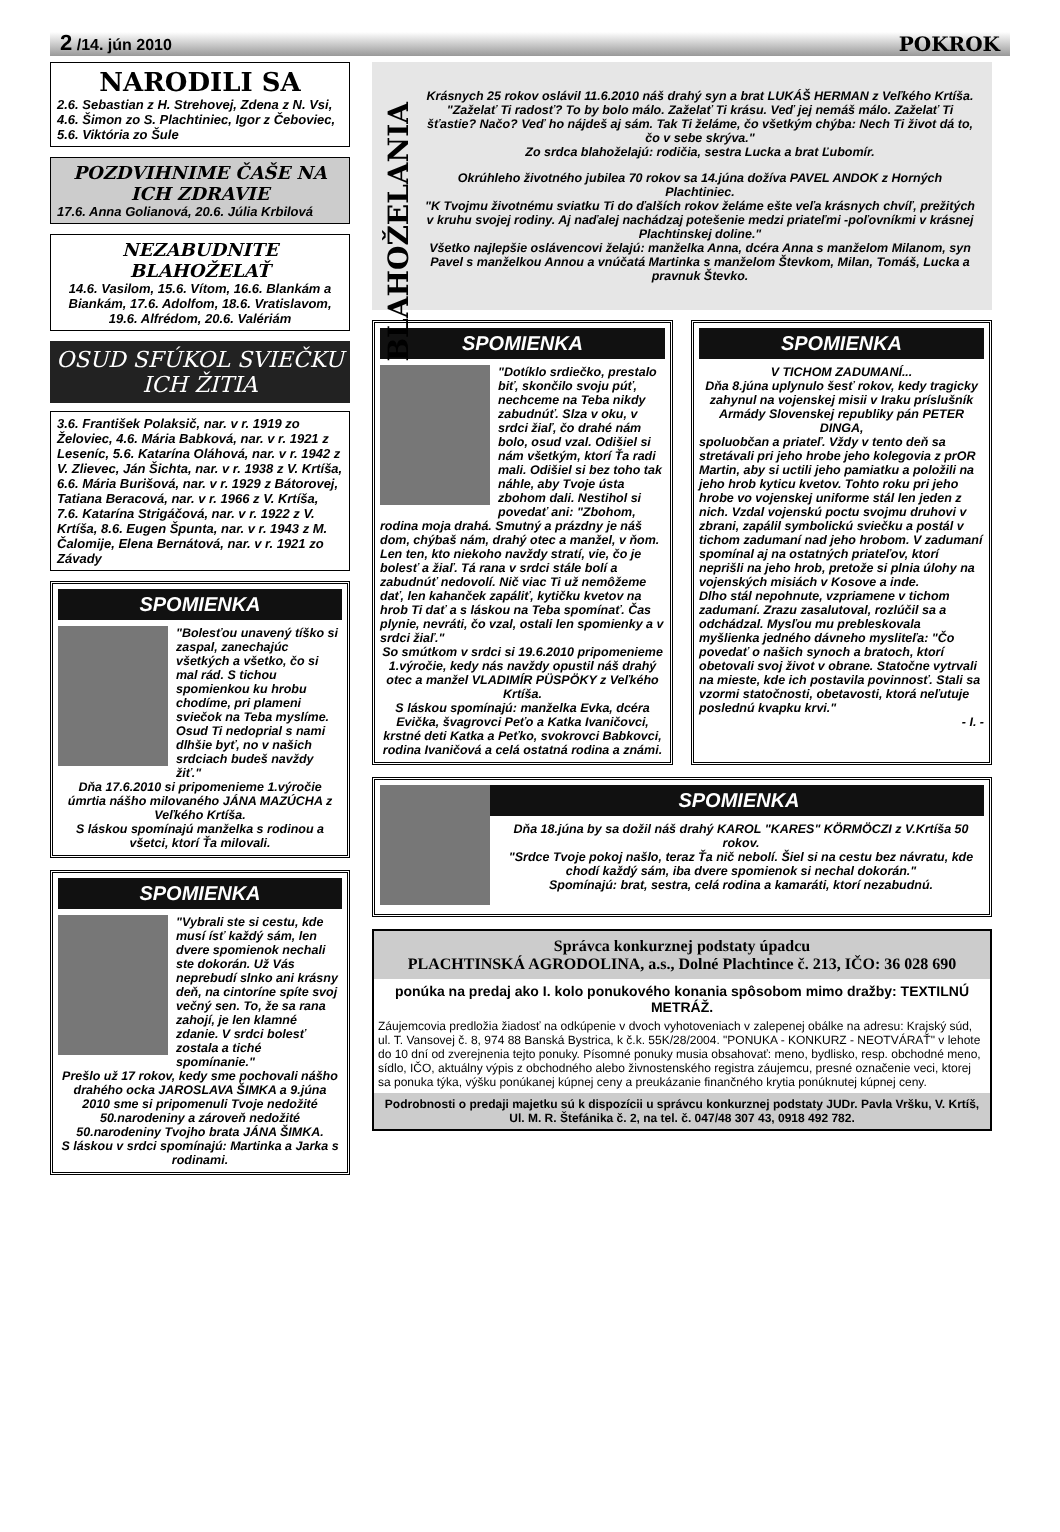2 /14. jún 2010 POKROK
NARODILI SA
2.6. Sebastian z H. Strehovej, Zdena z N. Vsi, 4.6. Šimon zo S. Plachtiniec, Igor z Čeboviec, 5.6. Viktória zo Šule
POZDVIHNIME ČAŠE NA ICH ZDRAVIE
17.6. Anna Golianová, 20.6. Júlia Krbilová
NEZABUDNITE BLAHOŽELAŤ
14.6. Vasilom, 15.6. Vítom, 16.6. Blankám a Biankám, 17.6. Adolfom, 18.6. Vratislavom, 19.6. Alfrédom, 20.6. Valériám
OSUD SFÚKOL SVIEČKU ICH ŽITIA
3.6. František Polaksič, nar. v r. 1919 zo Želoviec, 4.6. Mária Babková, nar. v r. 1921 z Leseníc, 5.6. Katarína Oláhová, nar. v r. 1942 z V. Zlievec, Ján Šichta, nar. v r. 1938 z V. Krtíša, 6.6. Mária Burišová, nar. v r. 1929 z Bátorovej, Tatiana Beracová, nar. v r. 1966 z V. Krtíša, 7.6. Katarína Strigáčová, nar. v r. 1922 z V. Krtíša, 8.6. Eugen Špunta, nar. v r. 1943 z M. Čalomije, Elena Bernátová, nar. v r. 1921 zo Závady
SPOMIENKA
"Bolesťou unavený tíško si zaspal, zanechajúc všetkých a všetko, čo si mal rád. S tichou spomienkou ku hrobu chodíme, pri plameni sviečok na Teba myslíme. Osud Ti nedoprial s nami dlhšie byť, no v našich srdciach budeš navždy žiť."
Dňa 17.6.2010 si pripomenieme 1.výročie úmrtia nášho milovaného JÁNA MAZÚCHA z Veľkého Krtíša.
S láskou spomínajú manželka s rodinou a všetci, ktorí Ťa milovali.
SPOMIENKA
"Vybrali ste si cestu, kde musí ísť každý sám, len dvere spomienok nechali ste dokorán. Už Vás neprebudí slnko ani krásny deň, na cintoríne spíte svoj večný sen. To, že sa rana zahojí, je len klamné zdanie. V srdci bolesť zostala a tiché spomínanie."
Prešlo už 17 rokov, kedy sme pochovali nášho drahého ocka JAROSLAVA ŠIMKA a 9.júna 2010 sme si pripomenuli Tvoje nedožité 50.narodeniny a zároveň nedožité 50.narodeniny Tvojho brata JÁNA ŠIMKA.
S láskou v srdci spomínajú: Martinka a Jarka s rodinami.
BLAHOŽELANIA
Krásnych 25 rokov oslávil 11.6.2010 náš drahý syn a brat LUKÁŠ HERMAN z Veľkého Krtíša.
"Zaželať Ti radosť? To by bolo málo. Zaželať Ti krásu. Veď jej nemáš málo. Zaželať Ti šťastie? Načo? Veď ho nájdeš aj sám. Tak Ti želáme, čo všetkým chýba: Nech Ti život dá to, čo v sebe skrýva."
Zo srdca blahoželajú: rodičia, sestra Lucka a brat Ľubomír.
Okrúhleho životného jubilea 70 rokov sa 14.júna dožíva PAVEL ANDOK z Horných Plachtiniec.
"K Tvojmu životnému sviatku Ti do ďalších rokov želáme ešte veľa krásnych chvíľ, prežitých v kruhu svojej rodiny. Aj naďalej nachádzaj potešenie medzi priateľmi -poľovníkmi v krásnej Plachtinskej doline."
Všetko najlepšie oslávencovi želajú: manželka Anna, dcéra Anna s manželom Milanom, syn Pavel s manželkou Annou a vnúčatá Martinka s manželom Števkom, Milan, Tomáš, Lucka a pravnuk Števko.
SPOMIENKA
"Dotíklo srdiečko, prestalo biť, skončilo svoju púť, nechceme na Teba nikdy zabudnúť. Slza v oku, v srdci žiaľ, čo drahé nám bolo, osud vzal. Odišiel si nám všetkým, ktorí Ťa radi mali. Odišiel si bez toho tak náhle, aby Tvoje ústa zbohom dali. Nestihol si povedať ani: "Zbohom, rodina moja drahá. Smutný a prázdny je náš dom, chýbaš nám, drahý otec a manžel, v ňom. Len ten, kto niekoho navždy stratí, vie, čo je bolesť a žiaľ. Tá rana v srdci stále bolí a zabudnúť nedovolí. Nič viac Ti už nemôžeme dať, len kahanček zapáliť, kytičku kvetov na hrob Ti dať a s láskou na Teba spomínať. Čas plynie, nevráti, čo vzal, ostali len spomienky a v srdci žiaľ."
So smútkom v srdci si 19.6.2010 pripomenieme 1.výročie, kedy nás navždy opustil náš drahý otec a manžel VLADIMÍR PÜSPÖKY z Veľkého Krtíša.
S láskou spomínajú: manželka Evka, dcéra Evička, švagrovci Peťo a Katka Ivaničovci, krstné deti Katka a Peťko, svokrovci Babkovci, rodina Ivaničová a celá ostatná rodina a známi.
SPOMIENKA
V TICHOM ZADUMANÍ...
Dňa 8.júna uplynulo šesť rokov, kedy tragicky zahynul na vojenskej misii v Iraku príslušník Armády Slovenskej republiky pán PETER DINGA,
spoluobčan a priateľ. Vždy v tento deň sa stretávali pri jeho hrobe jeho kolegovia z prOR Martin, aby si uctili jeho pamiatku a položili na jeho hrob kyticu kvetov. Tohto roku pri jeho hrobe vo vojenskej uniforme stál len jeden z nich. Vzdal vojenskú poctu svojmu druhovi v zbrani, zapálil symbolickú sviečku a postál v tichom zadumaní nad jeho hrobom. V zadumaní spomínal aj na ostatných priateľov, ktorí neprišli na jeho hrob, pretože si plnia úlohy na vojenských misiách v Kosove a inde.
Dlho stál nepohnute, vzpriamene v tichom zadumaní. Zrazu zasalutoval, rozlúčil sa a odchádzal. Mysľou mu prebleskovala myšlienka jedného dávneho mysliteľa: "Čo povedať o našich synoch a bratoch, ktorí obetovali svoj život v obrane. Statočne vytrvali na mieste, kde ich postavila povinnosť. Stali sa vzormi statočnosti, obetavosti, ktorá neľutuje poslednú kvapku krvi."
- I. -
SPOMIENKA
Dňa 18.júna by sa dožil náš drahý KAROL "KARES" KÖRMÖCZI z V.Krtíša 50 rokov.
"Srdce Tvoje pokoj našlo, teraz Ťa nič nebolí. Šiel si na cestu bez návratu, kde chodí každý sám, iba dvere spomienok si nechal dokorán."
Spomínajú: brat, sestra, celá rodina a kamaráti, ktorí nezabudnú.
Správca konkurznej podstaty úpadcu
PLACHTINSKÁ AGRODOLINA, a.s., Dolné Plachtince č. 213, IČO: 36 028 690
ponúka na predaj ako I. kolo ponukového konania spôsobom mimo dražby: TEXTILNÚ METRÁŽ.
Záujemcovia predložia žiadosť na odkúpenie v dvoch vyhotoveniach v zalepenej obálke na adresu: Krajský súd, ul. T. Vansovej č. 8, 974 88 Banská Bystrica, k č.k. 55K/28/2004. "PONUKA - KONKURZ - NEOTVÁRAŤ" v lehote do 10 dní od zverejnenia tejto ponuky. Písomné ponuky musia obsahovať: meno, bydlisko, resp. obchodné meno, sídlo, IČO, aktuálny výpis z obchodného alebo živnostenského registra záujemcu, presné označenie veci, ktorej sa ponuka týka, výšku ponúkanej kúpnej ceny a preukázanie finančného krytia ponúknutej kúpnej ceny.
Podrobnosti o predaji majetku sú k dispozícii u správcu konkurznej podstaty JUDr. Pavla Vršku, V. Krtíš, Ul. M. R. Štefánika č. 2, na tel. č. 047/48 307 43, 0918 492 782.